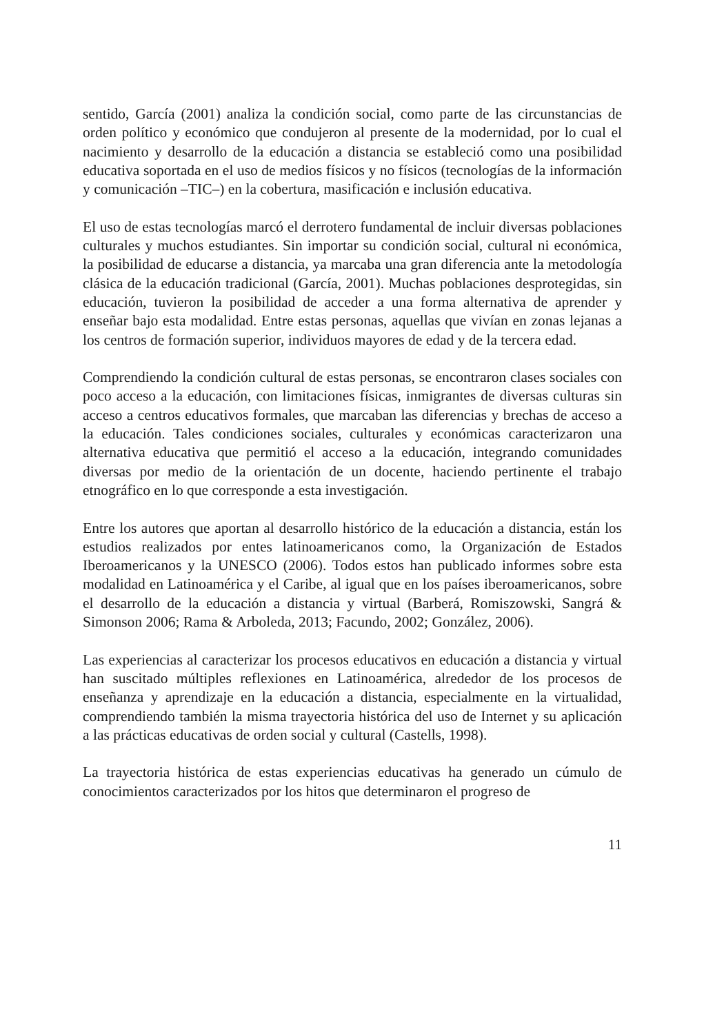sentido, García (2001) analiza la condición social, como parte de las circunstancias de orden político y económico que condujeron al presente de la modernidad, por lo cual el nacimiento y desarrollo de la educación a distancia se estableció como una posibilidad educativa soportada en el uso de medios físicos y no físicos (tecnologías de la información y comunicación –TIC–) en la cobertura, masificación e inclusión educativa.
El uso de estas tecnologías marcó el derrotero fundamental de incluir diversas poblaciones culturales y muchos estudiantes. Sin importar su condición social, cultural ni económica, la posibilidad de educarse a distancia, ya marcaba una gran diferencia ante la metodología clásica de la educación tradicional (García, 2001). Muchas poblaciones desprotegidas, sin educación, tuvieron la posibilidad de acceder a una forma alternativa de aprender y enseñar bajo esta modalidad. Entre estas personas, aquellas que vivían en zonas lejanas a los centros de formación superior, individuos mayores de edad y de la tercera edad.
Comprendiendo la condición cultural de estas personas, se encontraron clases sociales con poco acceso a la educación, con limitaciones físicas, inmigrantes de diversas culturas sin acceso a centros educativos formales, que marcaban las diferencias y brechas de acceso a la educación. Tales condiciones sociales, culturales y económicas caracterizaron una alternativa educativa que permitió el acceso a la educación, integrando comunidades diversas por medio de la orientación de un docente, haciendo pertinente el trabajo etnográfico en lo que corresponde a esta investigación.
Entre los autores que aportan al desarrollo histórico de la educación a distancia, están los estudios realizados por entes latinoamericanos como, la Organización de Estados Iberoamericanos y la UNESCO (2006). Todos estos han publicado informes sobre esta modalidad en Latinoamérica y el Caribe, al igual que en los países iberoamericanos, sobre el desarrollo de la educación a distancia y virtual (Barberá, Romiszowski, Sangrá & Simonson 2006; Rama & Arboleda, 2013; Facundo, 2002; González, 2006).
Las experiencias al caracterizar los procesos educativos en educación a distancia y virtual han suscitado múltiples reflexiones en Latinoamérica, alrededor de los procesos de enseñanza y aprendizaje en la educación a distancia, especialmente en la virtualidad, comprendiendo también la misma trayectoria histórica del uso de Internet y su aplicación a las prácticas educativas de orden social y cultural (Castells, 1998).
La trayectoria histórica de estas experiencias educativas ha generado un cúmulo de conocimientos caracterizados por los hitos que determinaron el progreso de
11